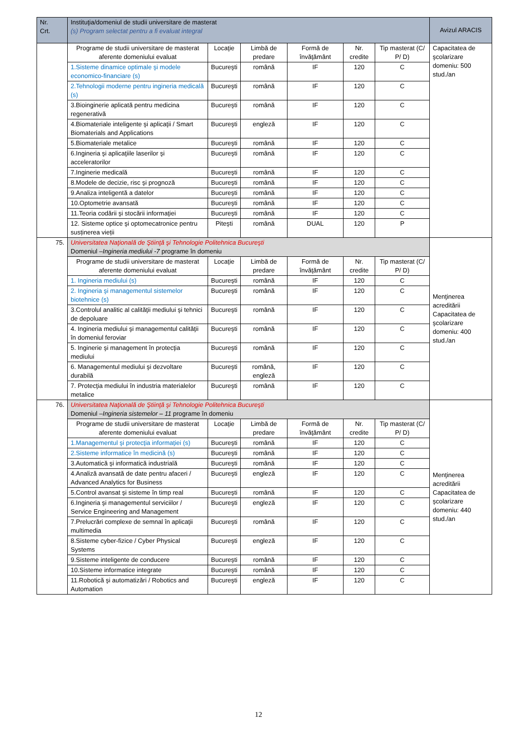| Nr. Crt. | Instituţia/domeniul de studii universitare de masterat (s) Program selectat pentru a fi evaluat integral | | | | | | Avizul ARACIS |
| --- | --- | --- | --- | --- | --- | --- | --- |
| | Programe de studii universitare de masterat aferente domeniului evaluat | Locaţie | Limbă de predare | Formă de învăţământ | Nr. credite | Tip masterat (C/ P/ D) | Capacitatea de şcolarizare domeniu: 500 stud./an |
| | 1.Sisteme dinamice optimale şi modele economico-financiare (s) | Bucureşti | română | IF | 120 | C | |
| | 2.Tehnologii moderne pentru ingineria medicală (s) | Bucureşti | română | IF | 120 | C | |
| | 3.Bioinginerie aplicată pentru medicina regenerativă | Bucureşti | română | IF | 120 | C | |
| | 4.Biomateriale inteligente şi aplicaţii / Smart Biomaterials and Applications | Bucureşti | engleză | IF | 120 | C | |
| | 5.Biomateriale metalice | Bucureşti | română | IF | 120 | C | |
| | 6.Ingineria şi aplicaţiile laserilor şi acceleratorilor | Bucureşti | română | IF | 120 | C | |
| | 7.Inginerie medicală | Bucureşti | română | IF | 120 | C | |
| | 8.Modele de decizie, risc şi prognoză | Bucureşti | română | IF | 120 | C | |
| | 9.Analiza inteligentă a datelor | Bucureşti | română | IF | 120 | C | |
| | 10.Optometrie avansată | Bucureşti | română | IF | 120 | C | |
| | 11.Teoria codării şi stocării informaţiei | Bucureşti | română | IF | 120 | C | |
| | 12. Sisteme optice şi optomecatronice pentru susținerea vieții | Piteşti | română | DUAL | 120 | P | |
| 75. | Universitatea Naţională de Ştiinţă şi Tehnologie Politehnica Bucureşti Domeniul – Ingineria mediului -7 programe în domeniu | | | | | | Menţinerea acreditării Capacitatea de şcolarizare domeniu: 400 stud./an |
| | Programe de studii universitare de masterat aferente domeniului evaluat | Locaţie | Limbă de predare | Formă de învăţământ | Nr. credite | Tip masterat (C/ P/ D) | |
| | 1. Ingineria mediului (s) | Bucureşti | română | IF | 120 | C | |
| | 2. Ingineria şi managementul sistemelor biotehnice (s) | Bucureşti | română | IF | 120 | C | |
| | 3.Controlul analitic al calităţii mediului şi tehnici de depoluare | Bucureşti | română | IF | 120 | C | |
| | 4. Ingineria mediului şi managementul calităţii în domeniul feroviar | Bucureşti | română | IF | 120 | C | |
| | 5. Inginerie şi management în protecţia mediului | Bucureşti | română | IF | 120 | C | |
| | 6. Managementul mediului şi dezvoltare durabilă | Bucureşti | română, engleză | IF | 120 | C | |
| | 7. Protecţia mediului în industria materialelor metalice | Bucureşti | română | IF | 120 | C | |
| 76. | Universitatea Naţională de Ştiinţă şi Tehnologie Politehnica Bucureşti Domeniul – Ingineria sistemelor – 11 programe în domeniu | | | | | | Menţinerea acreditării Capacitatea de şcolarizare domeniu: 440 stud./an |
| | Programe de studii universitare de masterat aferente domeniului evaluat | Locaţie | Limbă de predare | Formă de învăţământ | Nr. credite | Tip masterat (C/ P/ D) | |
| | 1.Managementul şi protecţia informaţiei (s) | Bucureşti | română | IF | 120 | C | |
| | 2.Sisteme informatice în medicină (s) | Bucureşti | română | IF | 120 | C | |
| | 3.Automatică şi informatică industrială | Bucureşti | română | IF | 120 | C | |
| | 4.Analiză avansată de date pentru afaceri / Advanced Analytics for Business | Bucureşti | engleză | IF | 120 | C | |
| | 5.Control avansat şi sisteme în timp real | Bucureşti | română | IF | 120 | C | |
| | 6.Ingineria şi managementul serviciilor / Service Engineering and Management | Bucureşti | engleză | IF | 120 | C | |
| | 7.Prelucrări complexe de semnal în aplicaţii multimedia | Bucureşti | română | IF | 120 | C | |
| | 8.Sisteme cyber-fizice / Cyber Physical Systems | Bucureşti | engleză | IF | 120 | C | |
| | 9.Sisteme inteligente de conducere | Bucureşti | română | IF | 120 | C | |
| | 10.Sisteme informatice integrate | Bucureşti | română | IF | 120 | C | |
| | 11.Robotică şi automatizări / Robotics and Automation | Bucureşti | engleză | IF | 120 | C | |
12